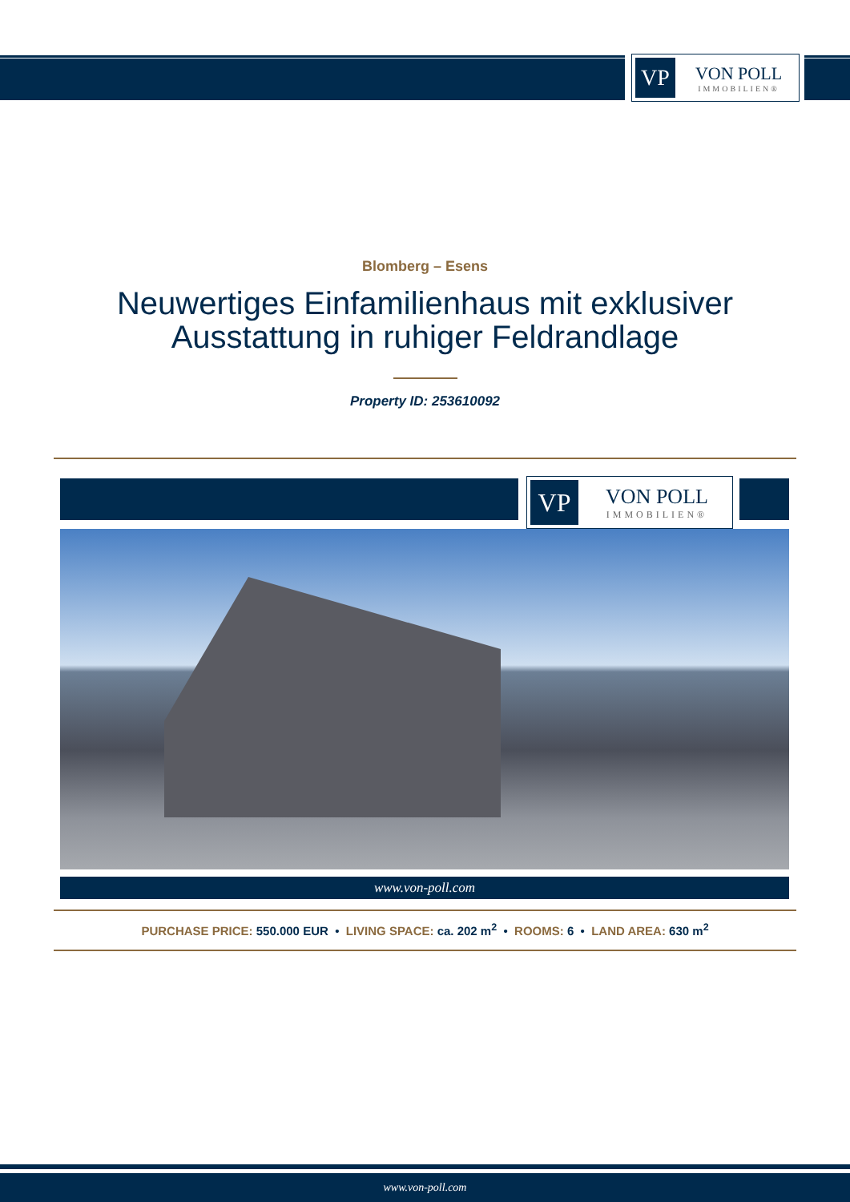VP
VON POLL
IMMOBILIEN®
Blomberg – Esens
Neuwertiges Einfamilienhaus mit exklusiver
Ausstattung in ruhiger Feldrandlage
Property ID: 253610092
VP
VON POLL
IMMOBILIEN®
www.von-poll.com
PURCHASE PRICE: 550.000 EUR • LIVING SPACE: ca. 202 m<sup>2</sup> • ROOMS: 6 • LAND AREA: 630 m<sup>2</sup>
www.von-poll.com